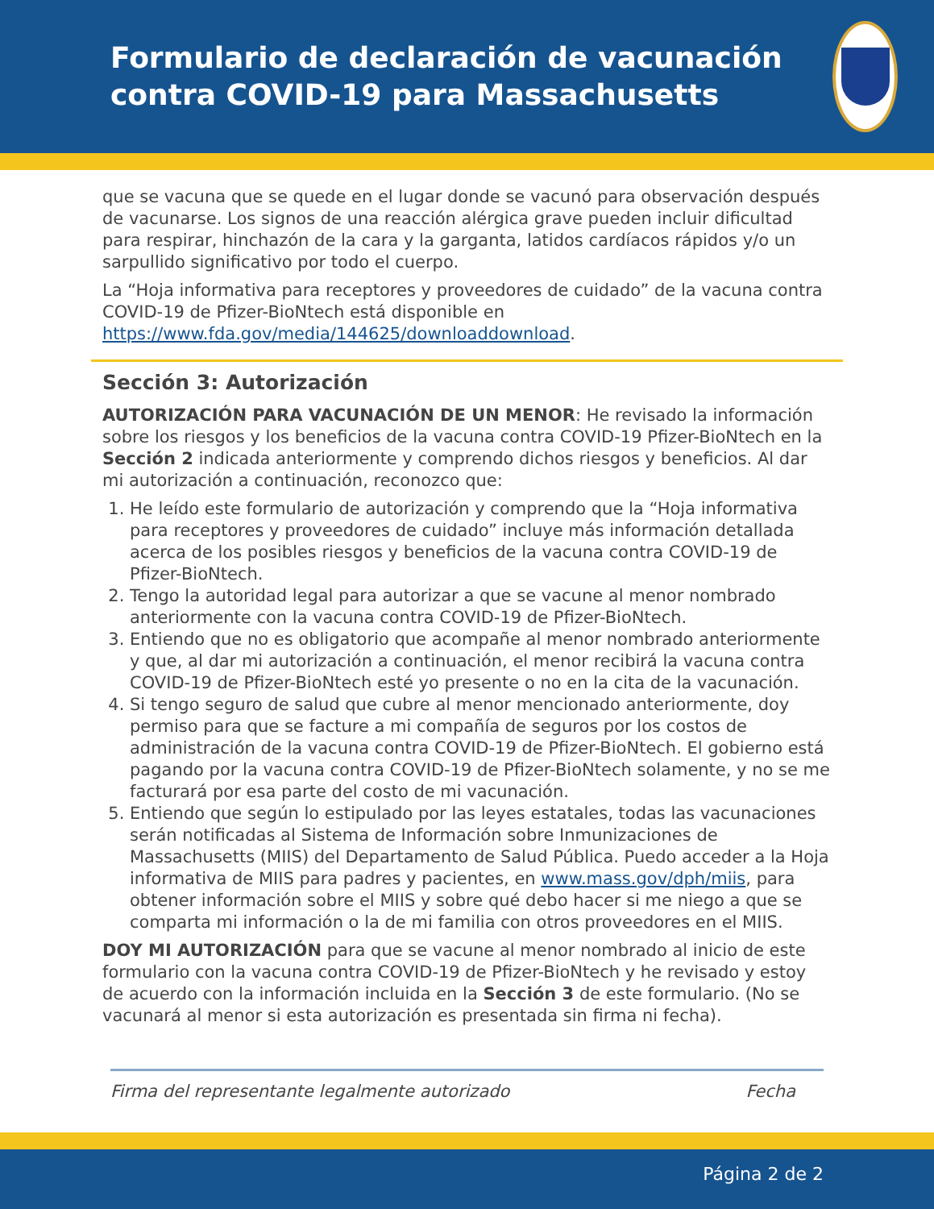Formulario de declaración de vacunación contra COVID-19 para Massachusetts
que se vacuna que se quede en el lugar donde se vacunó para observación después de vacunarse. Los signos de una reacción alérgica grave pueden incluir dificultad para respirar, hinchazón de la cara y la garganta, latidos cardíacos rápidos y/o un sarpullido significativo por todo el cuerpo.
La “Hoja informativa para receptores y proveedores de cuidado” de la vacuna contra COVID-19 de Pfizer-BioNtech está disponible en https://www.fda.gov/media/144625/downloaddownload.
Sección 3: Autorización
AUTORIZACIÓN PARA VACUNACIÓN DE UN MENOR: He revisado la información sobre los riesgos y los beneficios de la vacuna contra COVID-19 Pfizer-BioNtech en la Sección 2 indicada anteriormente y comprendo dichos riesgos y beneficios. Al dar mi autorización a continuación, reconozco que:
1. He leído este formulario de autorización y comprendo que la “Hoja informativa para receptores y proveedores de cuidado” incluye más información detallada acerca de los posibles riesgos y beneficios de la vacuna contra COVID-19 de Pfizer-BioNtech.
2. Tengo la autoridad legal para autorizar a que se vacune al menor nombrado anteriormente con la vacuna contra COVID-19 de Pfizer-BioNtech.
3. Entiendo que no es obligatorio que acompañe al menor nombrado anteriormente y que, al dar mi autorización a continuación, el menor recibirá la vacuna contra COVID-19 de Pfizer-BioNtech esté yo presente o no en la cita de la vacunación.
4. Si tengo seguro de salud que cubre al menor mencionado anteriormente, doy permiso para que se facture a mi compañía de seguros por los costos de administración de la vacuna contra COVID-19 de Pfizer-BioNtech. El gobierno está pagando por la vacuna contra COVID-19 de Pfizer-BioNtech solamente, y no se me facturará por esa parte del costo de mi vacunación.
5. Entiendo que según lo estipulado por las leyes estatales, todas las vacunaciones serán notificadas al Sistema de Información sobre Inmunizaciones de Massachusetts (MIIS) del Departamento de Salud Pública. Puedo acceder a la Hoja informativa de MIIS para padres y pacientes, en www.mass.gov/dph/miis, para obtener información sobre el MIIS y sobre qué debo hacer si me niego a que se comparta mi información o la de mi familia con otros proveedores en el MIIS.
DOY MI AUTORIZACIÓN para que se vacune al menor nombrado al inicio de este formulario con la vacuna contra COVID-19 de Pfizer-BioNtech y he revisado y estoy de acuerdo con la información incluida en la Sección 3 de este formulario. (No se vacunará al menor si esta autorización es presentada sin firma ni fecha).
Firma del representante legalmente autorizado Fecha
Página 2 de 2